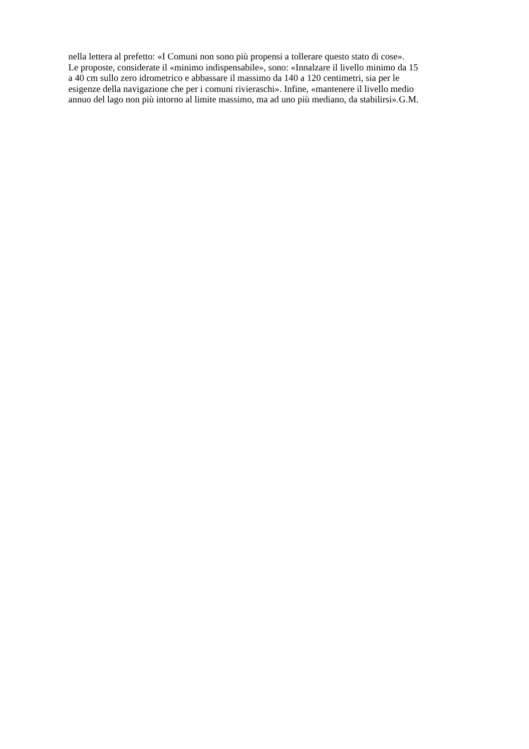nella lettera al prefetto: «I Comuni non sono più propensi a tollerare questo stato di cose».
Le proposte, considerate il «minimo indispensabile», sono: «Innalzare il livello minimo da 15
a 40 cm sullo zero idrometrico e abbassare il massimo da 140 a 120 centimetri, sia per le
esigenze della navigazione che per i comuni rivieraschi». Infine, «mantenere il livello medio
annuo del lago non più intorno al limite massimo, ma ad uno più mediano, da stabilirsi».G.M.